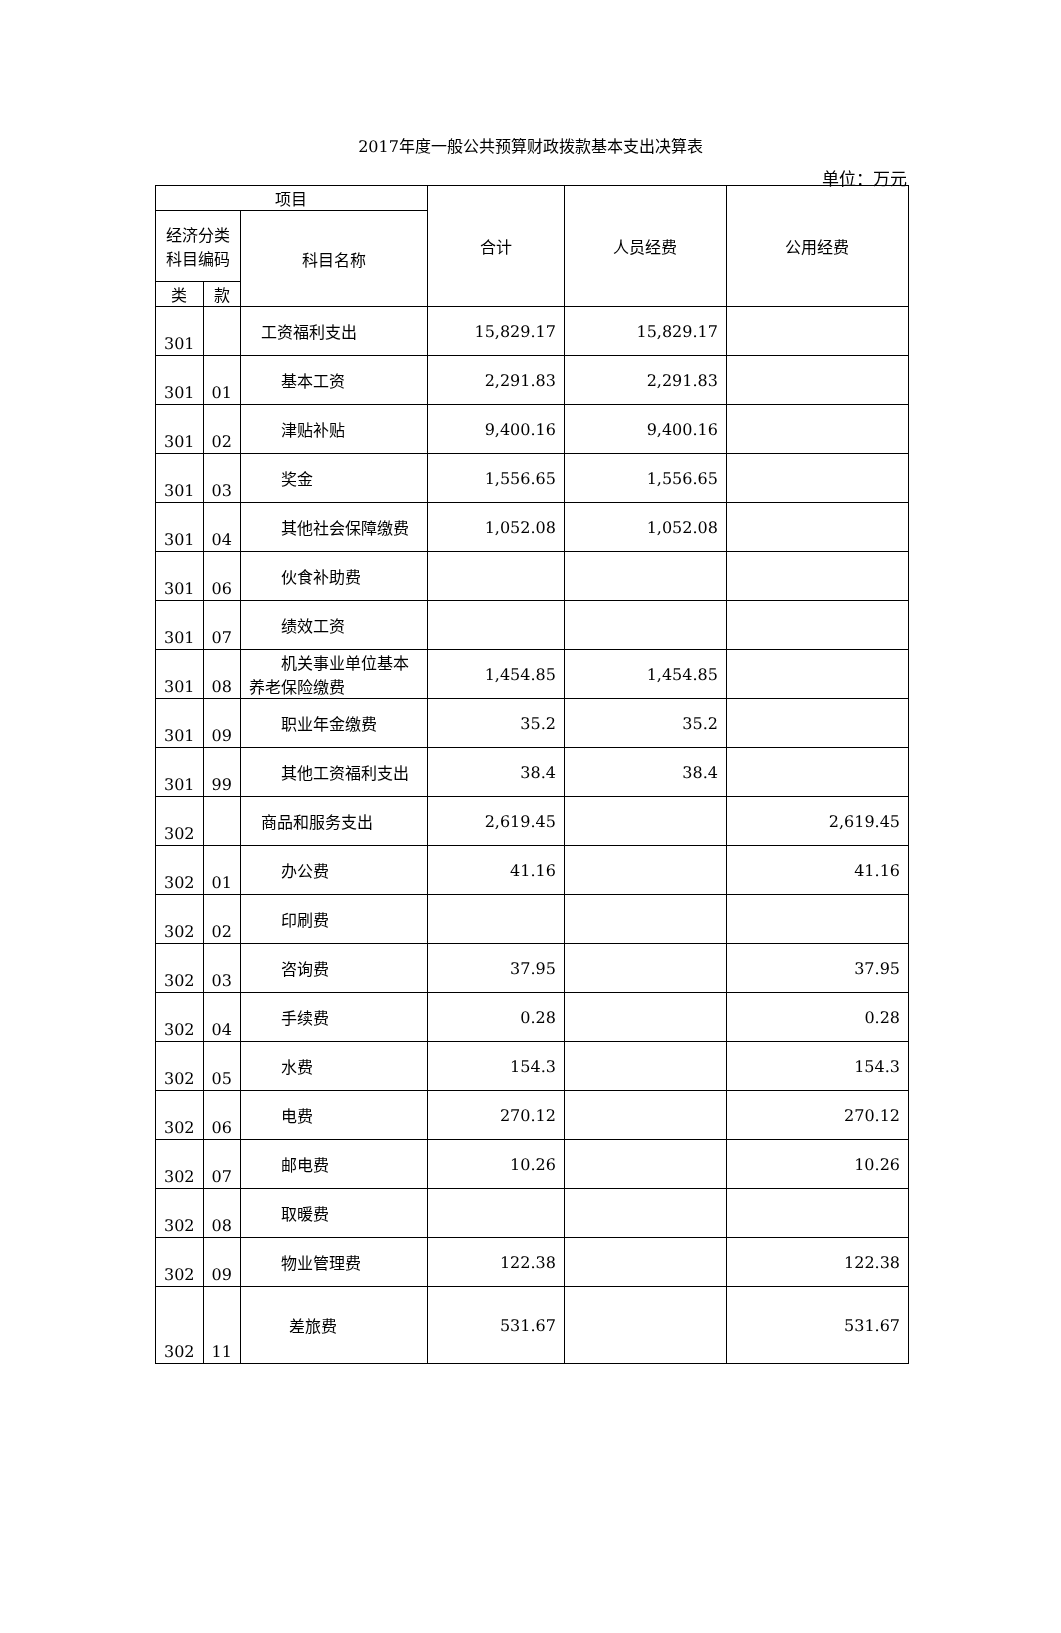2017年度一般公共预算财政拨款基本支出决算表
单位：万元
| 项目 | | | 合计 | 人员经费 | 公用经费 |
| --- | --- | --- | --- | --- | --- |
| 经济分类科目编码 | | 科目名称 | | | |
| 类 | 款 | | | | |
| 301 | | 工资福利支出 | 15,829.17 | 15,829.17 | |
| 301 | 01 | 基本工资 | 2,291.83 | 2,291.83 | |
| 301 | 02 | 津贴补贴 | 9,400.16 | 9,400.16 | |
| 301 | 03 | 奖金 | 1,556.65 | 1,556.65 | |
| 301 | 04 | 其他社会保障缴费 | 1,052.08 | 1,052.08 | |
| 301 | 06 | 伙食补助费 | | | |
| 301 | 07 | 绩效工资 | | | |
| 301 | 08 | 机关事业单位基本养老保险缴费 | 1,454.85 | 1,454.85 | |
| 301 | 09 | 职业年金缴费 | 35.2 | 35.2 | |
| 301 | 99 | 其他工资福利支出 | 38.4 | 38.4 | |
| 302 | | 商品和服务支出 | 2,619.45 | | 2,619.45 |
| 302 | 01 | 办公费 | 41.16 | | 41.16 |
| 302 | 02 | 印刷费 | | | |
| 302 | 03 | 咨询费 | 37.95 | | 37.95 |
| 302 | 04 | 手续费 | 0.28 | | 0.28 |
| 302 | 05 | 水费 | 154.3 | | 154.3 |
| 302 | 06 | 电费 | 270.12 | | 270.12 |
| 302 | 07 | 邮电费 | 10.26 | | 10.26 |
| 302 | 08 | 取暖费 | | | |
| 302 | 09 | 物业管理费 | 122.38 | | 122.38 |
| 302 | 11 | 差旅费 | 531.67 | | 531.67 |